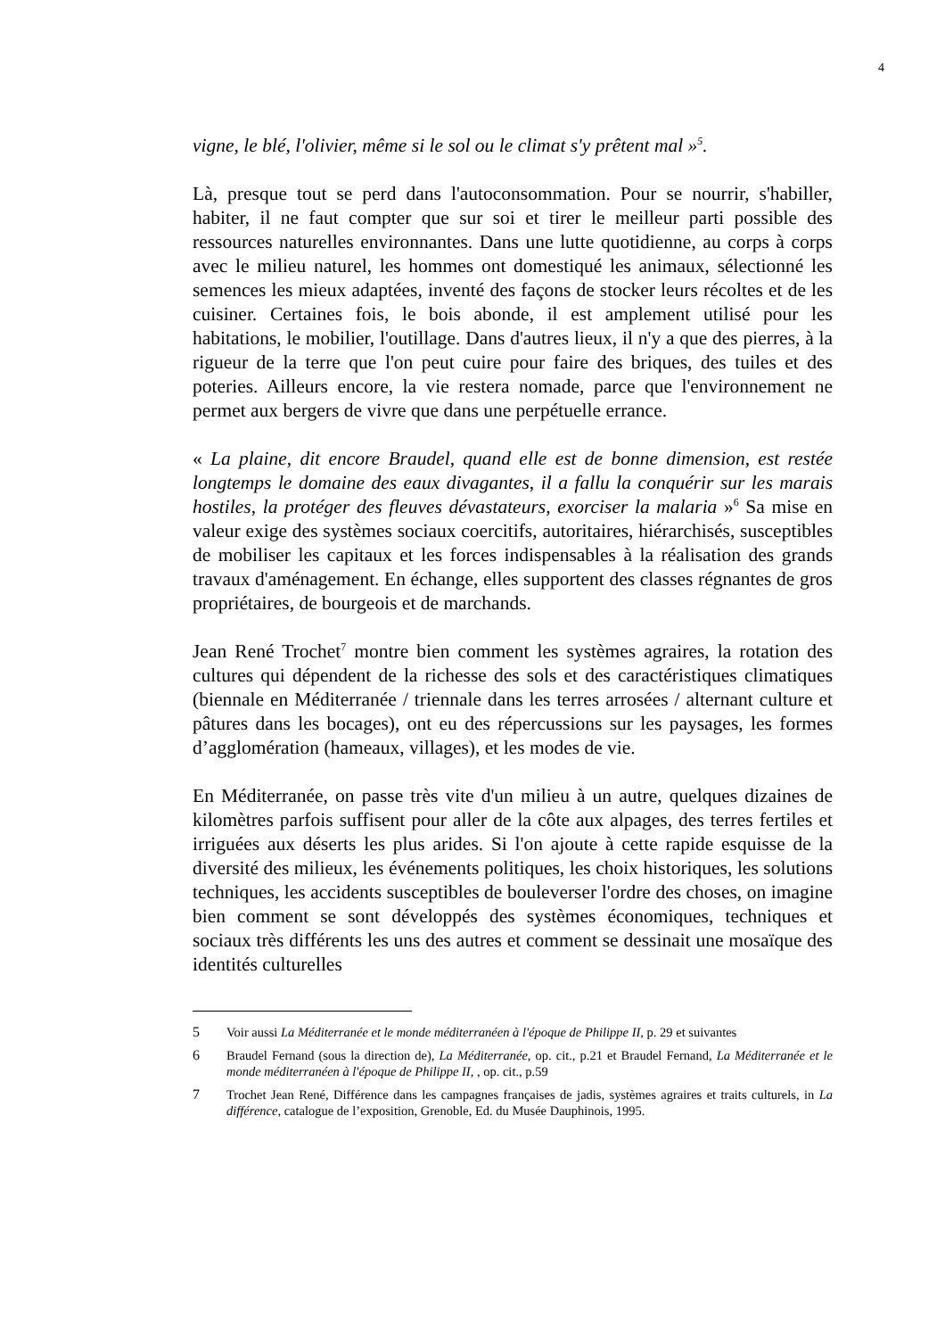4
vigne, le blé, l'olivier, même si le sol ou le climat s'y prêtent mal »<sup>5</sup>.
Là, presque tout se perd dans l'autoconsommation. Pour se nourrir, s'habiller, habiter, il ne faut compter que sur soi et tirer le meilleur parti possible des ressources naturelles environnantes. Dans une lutte quotidienne, au corps à corps avec le milieu naturel, les hommes ont domestiqué les animaux, sélectionné les semences les mieux adaptées, inventé des façons de stocker leurs récoltes et de les cuisiner. Certaines fois, le bois abonde, il est amplement utilisé pour les habitations, le mobilier, l'outillage. Dans d'autres lieux, il n'y a que des pierres, à la rigueur de la terre que l'on peut cuire pour faire des briques, des tuiles et des poteries. Ailleurs encore, la vie restera nomade, parce que l'environnement ne permet aux bergers de vivre que dans une perpétuelle errance.
« La plaine, dit encore Braudel, quand elle est de bonne dimension, est restée longtemps le domaine des eaux divagantes, il a fallu la conquérir sur les marais hostiles, la protéger des fleuves dévastateurs, exorciser la malaria »<sup>6</sup> Sa mise en valeur exige des systèmes sociaux coercitifs, autoritaires, hiérarchisés, susceptibles de mobiliser les capitaux et les forces indispensables à la réalisation des grands travaux d'aménagement. En échange, elles supportent des classes régnantes de gros propriétaires, de bourgeois et de marchands.
Jean René Trochet<sup>7</sup> montre bien comment les systèmes agraires, la rotation des cultures qui dépendent de la richesse des sols et des caractéristiques climatiques (biennale en Méditerranée / triennale dans les terres arrosées / alternant culture et pâtures dans les bocages), ont eu des répercussions sur les paysages, les formes d’agglomération (hameaux, villages), et les modes de vie.
En Méditerranée, on passe très vite d'un milieu à un autre, quelques dizaines de kilomètres parfois suffisent pour aller de la côte aux alpages, des terres fertiles et irriguées aux déserts les plus arides. Si l'on ajoute à cette rapide esquisse de la diversité des milieux, les événements politiques, les choix historiques, les solutions techniques, les accidents susceptibles de bouleverser l'ordre des choses, on imagine bien comment se sont développés des systèmes économiques, techniques et sociaux très différents les uns des autres et comment se dessinait une mosaïque des identités culturelles
5 Voir aussi La Méditerranée et le monde méditerranéen à l'époque de Philippe II, p. 29 et suivantes
6 Braudel Fernand (sous la direction de), La Méditerranée, op. cit., p.21 et Braudel Fernand, La Méditerranée et le monde méditerranéen à l'époque de Philippe II, , op. cit., p.59
7 Trochet Jean René, Différence dans les campagnes françaises de jadis, systèmes agraires et traits culturels, in La différence, catalogue de l’exposition, Grenoble, Ed. du Musée Dauphinois, 1995.